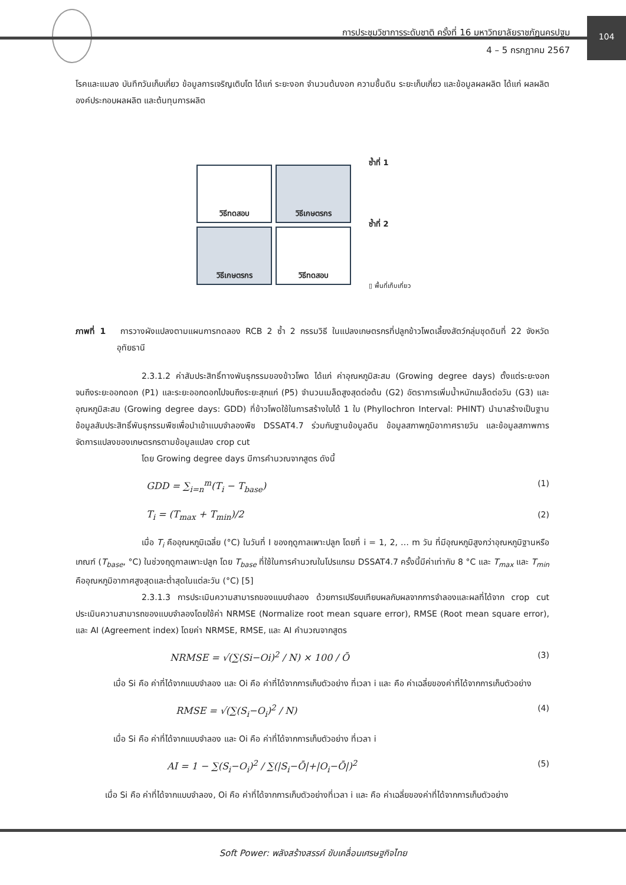การประชุมวิชาการระดับชาติ ครั้งที่ 16 มหาวิทยาลัยราชภัฏนครปฐม
4 – 5 กรกฎาคม 2567
104
โรคและแมลง บันทึกวันเก็บเกี่ยว ข้อมูลการเจริญเติบโต ได้แก่ ระยะงอก จำนวนต้นงอก ความชื้นดิน ระยะเก็บเกี่ยว และข้อมูลผลผลิต ได้แก่ ผลผลิต องค์ประกอบผลผลิต และต้นทุนการผลิต
วิธีทดสอบ
วิธีเกษตรกร
วิธีเกษตรกร
วิธีทดสอบ
ซ้ำที่ 1
ซ้ำที่ 2
▯ พื้นที่เก็บเกี่ยว
ภาพที่ 1 การวางผังแปลงตามแผนการทดลอง RCB 2 ซ้ำ 2 กรรมวิธี ในแปลงเกษตรกรที่ปลูกข้าวโพดเลี้ยงสัตว์กลุ่มชุดดินที่ 22 จังหวัดอุทัยธานี
2.3.1.2 ค่าสัมประสิทธิ์ทางพันธุกรรมของข้าวโพด ได้แก่ ค่าอุณหภูมิสะสม (Growing degree days) ตั้งแต่ระยะงอกจนถึงระยะออกดอก (P1) และระยะออกดอกไปจนถึงระยะสุกแก่ (P5) จำนวนเมล็ดสูงสุดต่อต้น (G2) อัตราการเพิ่มน้ำหนักเมล็ดต่อวัน (G3) และอุณหภูมิสะสม (Growing degree days: GDD) ที่ข้าวโพดใช้ในการสร้างใบได้ 1 ใบ (Phyllochron Interval: PHINT) นำมาสร้างเป็นฐานข้อมูลสัมประสิทธิ์พันธุกรรมพืชเพื่อนำเข้าแบบจำลองพืช DSSAT4.7 ร่วมกับฐานข้อมูลดิน ข้อมูลสภาพภูมิอากาศรายวัน และข้อมูลสภาพการจัดการแปลงของเกษตรกรตามข้อมูลแปลง crop cut
โดย Growing degree days มีการคำนวณจากสูตร ดังนี้
GDD = ∑<sub>i=n</sub><sup>m</sup>(T<sub>i</sub> − T<sub>base</sub>) (1)
T<sub>i</sub> = (T<sub>max</sub> + T<sub>min</sub>)/2 (2)
เมื่อ T<sub>i</sub> คืออุณหภูมิเฉลี่ย (°C) ในวันที่ I ของฤดูกาลเพาะปลูก โดยที่ i = 1, 2, … m วัน ที่มีอุณหภูมิสูงกว่าอุณหภูมิฐานหรือเกณฑ์ (T<sub>base</sub>, °C) ในช่วงฤดูกาลเพาะปลูก โดย T<sub>base</sub> ที่ใช้ในการคำนวณในโปรแกรม DSSAT4.7 ครั้งนี้มีค่าเท่ากับ 8 °C และ T<sub>max</sub> และ T<sub>min</sub> คืออุณหภูมิอากาศสูงสุดและต่ำสุดในแต่ละวัน (°C) [5]
2.3.1.3 การประเมินความสามารถของแบบจำลอง ด้วยการเปรียบเทียบผลกับผลจากการจำลองและผลที่ได้จาก crop cut ประเมินความสามารถของแบบจำลองโดยใช้ค่า NRMSE (Normalize root mean square error), RMSE (Root mean square error), และ AI (Agreement index) โดยค่า NRMSE, RMSE, และ AI คำนวณจากสูตร
NRMSE = √(∑(Si−Oi)<sup>2</sup> / N) × 100 / Ō (3)
เมื่อ Si คือ ค่าที่ได้จากแบบจำลอง และ Oi คือ ค่าที่ได้จากการเก็บตัวอย่าง ที่เวลา i และ คือ ค่าเฉลี่ยของค่าที่ได้จากการเก็บตัวอย่าง
RMSE = √(∑(S<sub>i</sub>−O<sub>i</sub>)<sup>2</sup> / N) (4)
เมื่อ Si คือ ค่าที่ได้จากแบบจำลอง และ Oi คือ ค่าที่ได้จากการเก็บตัวอย่าง ที่เวลา i
AI = 1 − ∑(S<sub>i</sub>−O<sub>i</sub>)<sup>2</sup> / ∑(|S<sub>i</sub>−Ō|+|O<sub>i</sub>−Ō|)<sup>2</sup> (5)
เมื่อ Si คือ ค่าที่ได้จากแบบจำลอง, Oi คือ ค่าที่ได้จากการเก็บตัวอย่างที่เวลา i และ คือ ค่าเฉลี่ยของค่าที่ได้จากการเก็บตัวอย่าง
Soft Power: พลังสร้างสรรค์ ขับเคลื่อนเศรษฐกิจไทย